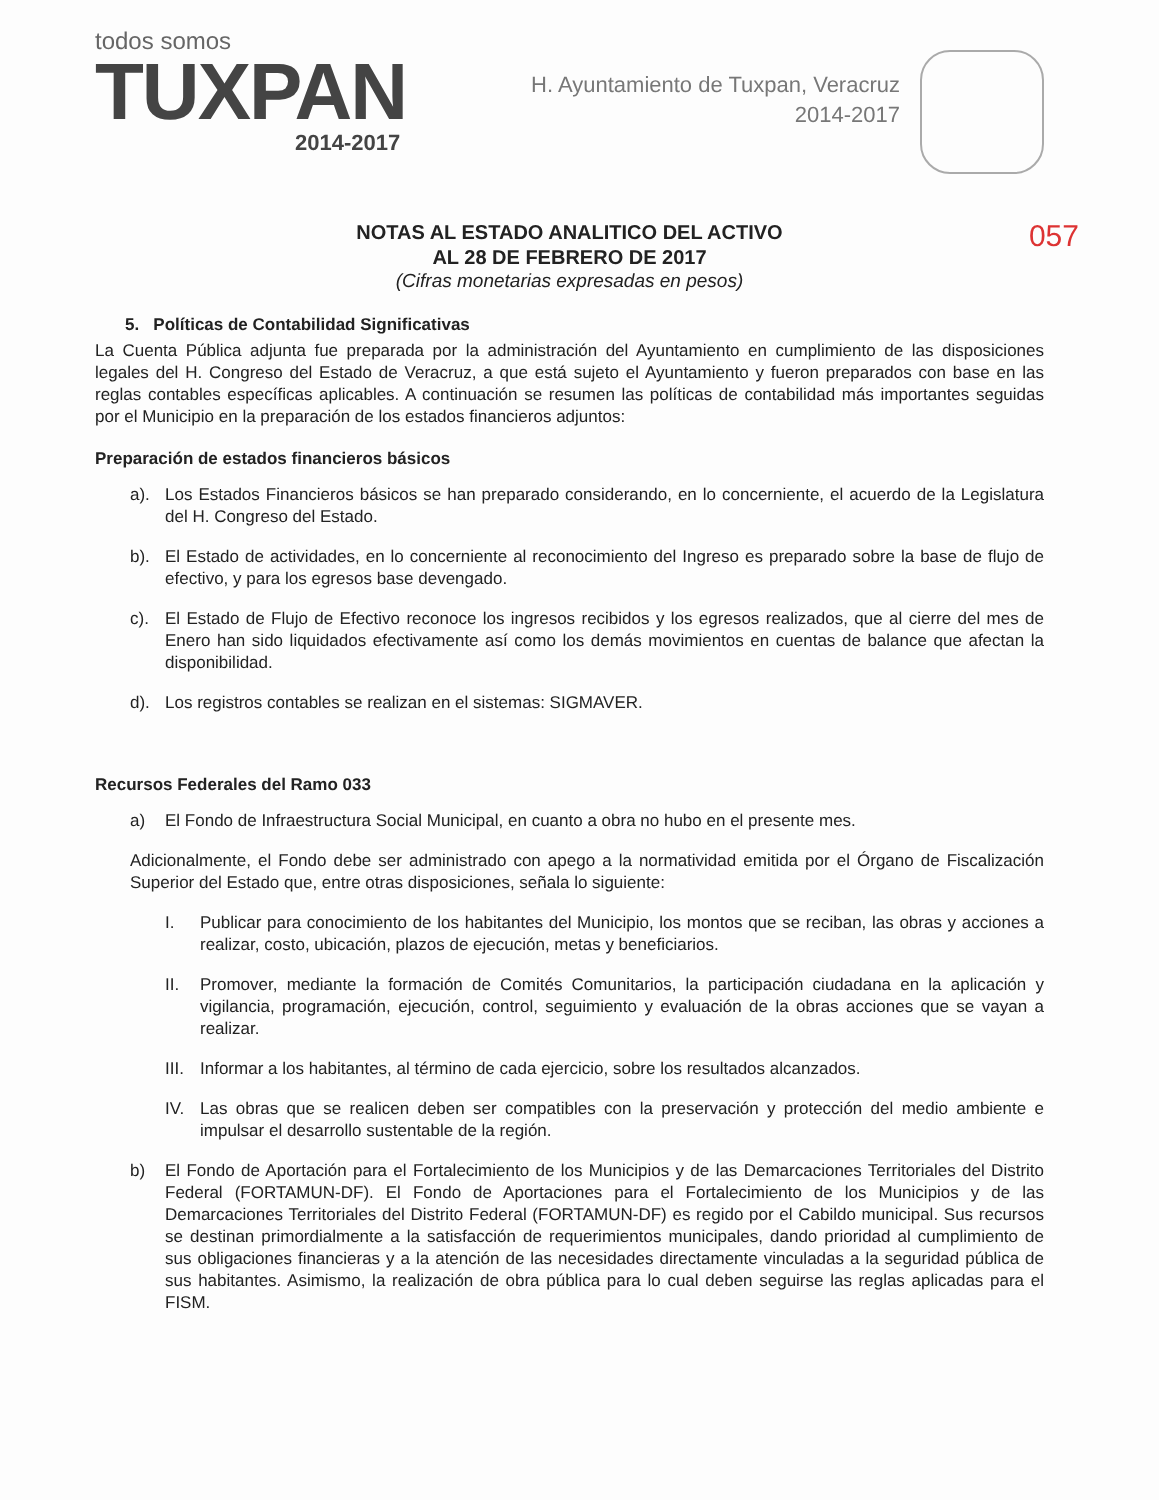todos somos
TUXPAN
2014-2017
H. Ayuntamiento de Tuxpan, Veracruz
2014-2017
NOTAS AL ESTADO ANALITICO DEL ACTIVO
AL 28 DE FEBRERO DE 2017
057
(Cifras monetarias expresadas en pesos)
5. Políticas de Contabilidad Significativas
La Cuenta Pública adjunta fue preparada por la administración del Ayuntamiento en cumplimiento de las disposiciones legales del H. Congreso del Estado de Veracruz, a que está sujeto el Ayuntamiento y fueron preparados con base en las reglas contables específicas aplicables. A continuación se resumen las políticas de contabilidad más importantes seguidas por el Municipio en la preparación de los estados financieros adjuntos:
Preparación de estados financieros básicos
a). Los Estados Financieros básicos se han preparado considerando, en lo concerniente, el acuerdo de la Legislatura del H. Congreso del Estado.
b). El Estado de actividades, en lo concerniente al reconocimiento del Ingreso es preparado sobre la base de flujo de efectivo, y para los egresos base devengado.
c). El Estado de Flujo de Efectivo reconoce los ingresos recibidos y los egresos realizados, que al cierre del mes de Enero han sido liquidados efectivamente así como los demás movimientos en cuentas de balance que afectan la disponibilidad.
d). Los registros contables se realizan en el sistemas: SIGMAVER.
Recursos Federales del Ramo 033
a) El Fondo de Infraestructura Social Municipal, en cuanto a obra no hubo en el presente mes.
Adicionalmente, el Fondo debe ser administrado con apego a la normatividad emitida por el Órgano de Fiscalización Superior del Estado que, entre otras disposiciones, señala lo siguiente:
I. Publicar para conocimiento de los habitantes del Municipio, los montos que se reciban, las obras y acciones a realizar, costo, ubicación, plazos de ejecución, metas y beneficiarios.
II. Promover, mediante la formación de Comités Comunitarios, la participación ciudadana en la aplicación y vigilancia, programación, ejecución, control, seguimiento y evaluación de la obras acciones que se vayan a realizar.
III. Informar a los habitantes, al término de cada ejercicio, sobre los resultados alcanzados.
IV. Las obras que se realicen deben ser compatibles con la preservación y protección del medio ambiente e impulsar el desarrollo sustentable de la región.
b) El Fondo de Aportación para el Fortalecimiento de los Municipios y de las Demarcaciones Territoriales del Distrito Federal (FORTAMUN-DF). El Fondo de Aportaciones para el Fortalecimiento de los Municipios y de las Demarcaciones Territoriales del Distrito Federal (FORTAMUN-DF) es regido por el Cabildo municipal. Sus recursos se destinan primordialmente a la satisfacción de requerimientos municipales, dando prioridad al cumplimiento de sus obligaciones financieras y a la atención de las necesidades directamente vinculadas a la seguridad pública de sus habitantes. Asimismo, la realización de obra pública para lo cual deben seguirse las reglas aplicadas para el FISM.